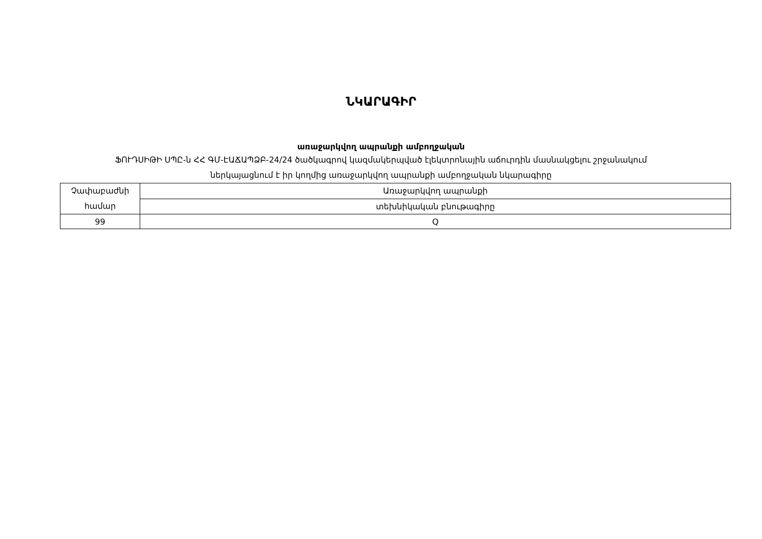ՆԿԱՐԱԳԻՐ
առաջարկվող ապրանքի ամբողջական
ՖՈՒԴՍԻԹԻ ՍՊԸ-ն ՀՀ ԳՄ-ԷԱՃԱՊՁԲ-24/24 ծածկագրով կազմակերպված էլեկտրոնային աճուրդին մասնակցելու շրջանակում
ներկայացնում է իր կողմից առաջարկվող ապրանքի ամբողջական նկարագիրը
| Չափաբաժնի համար | Առաջարկվող ապրանքի |
| | տեխնիկական բնութագիրը |
| 99 | Q |